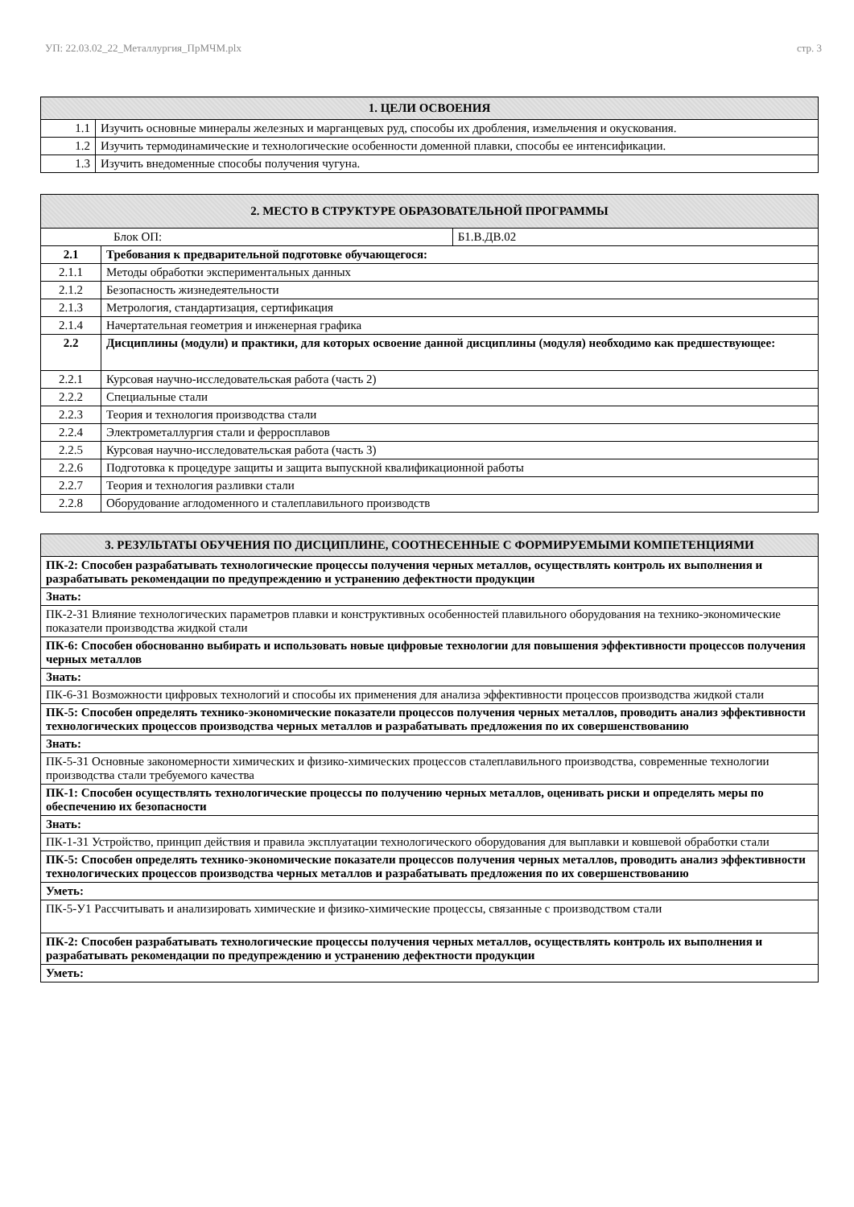УП: 22.03.02_22_Металлургия_ПрМЧМ.plx стр. 3
| 1. ЦЕЛИ ОСВОЕНИЯ | |
| --- | --- |
| 1.1 | Изучить основные минералы железных и марганцевых руд, способы их дробления, измельчения и окускования. |
| 1.2 | Изучить термодинамические и технологические особенности доменной плавки, способы ее интенсификации. |
| 1.3 | Изучить внедоменные способы получения чугуна. |
| 2. МЕСТО В СТРУКТУРЕ ОБРАЗОВАТЕЛЬНОЙ ПРОГРАММЫ | | |
| --- | --- | --- |
| Блок ОП: | | Б1.В.ДВ.02 |
| 2.1 | Требования к предварительной подготовке обучающегося: | |
| 2.1.1 | Методы обработки экспериментальных данных | |
| 2.1.2 | Безопасность жизнедеятельности | |
| 2.1.3 | Метрология, стандартизация, сертификация | |
| 2.1.4 | Начертательная геометрия и инженерная графика | |
| 2.2 | Дисциплины (модули) и практики, для которых освоение данной дисциплины (модуля) необходимо как предшествующее: | |
| 2.2.1 | Курсовая научно-исследовательская работа (часть 2) | |
| 2.2.2 | Специальные стали | |
| 2.2.3 | Теория и технология производства стали | |
| 2.2.4 | Электрометаллургия стали и ферросплавов | |
| 2.2.5 | Курсовая научно-исследовательская работа (часть 3) | |
| 2.2.6 | Подготовка к процедуре защиты и защита выпускной квалификационной работы | |
| 2.2.7 | Теория и технология разливки стали | |
| 2.2.8 | Оборудование аглодоменного и сталеплавильного производств | |
| 3. РЕЗУЛЬТАТЫ ОБУЧЕНИЯ ПО ДИСЦИПЛИНЕ, СООТНЕСЕННЫЕ С ФОРМИРУЕМЫМИ КОМПЕТЕНЦИЯМИ |
| --- |
| ПК-2: Способен разрабатывать технологические процессы получения черных металлов, осуществлять контроль их выполнения и разрабатывать рекомендации по предупреждению и устранению дефектности продукции |
| Знать: |
| ПК-2-З1 Влияние технологических параметров плавки и конструктивных особенностей плавильного оборудования на технико-экономические показатели производства жидкой стали |
| ПК-6: Способен обоснованно выбирать и использовать новые цифровые технологии для повышения эффективности процессов получения черных металлов |
| Знать: |
| ПК-6-З1 Возможности цифровых технологий и способы их применения для анализа эффективности процессов производства жидкой стали |
| ПК-5: Способен определять технико-экономические показатели процессов получения черных металлов, проводить анализ эффективности технологических процессов производства черных металлов и разрабатывать предложения по их совершенствованию |
| Знать: |
| ПК-5-З1 Основные закономерности химических и физико-химических процессов сталеплавильного производства, современные технологии производства стали требуемого качества |
| ПК-1: Способен осуществлять технологические процессы по получению черных металлов, оценивать риски и определять меры по обеспечению их безопасности |
| Знать: |
| ПК-1-З1 Устройство, принцип действия и правила эксплуатации технологического оборудования для выплавки и ковшевой обработки стали |
| ПК-5: Способен определять технико-экономические показатели процессов получения черных металлов, проводить анализ эффективности технологических процессов производства черных металлов и разрабатывать предложения по их совершенствованию |
| Уметь: |
| ПК-5-У1 Рассчитывать и анализировать химические и физико-химические процессы, связанные с производством стали |
| ПК-2: Способен разрабатывать технологические процессы получения черных металлов, осуществлять контроль их выполнения и разрабатывать рекомендации по предупреждению и устранению дефектности продукции |
| Уметь: |